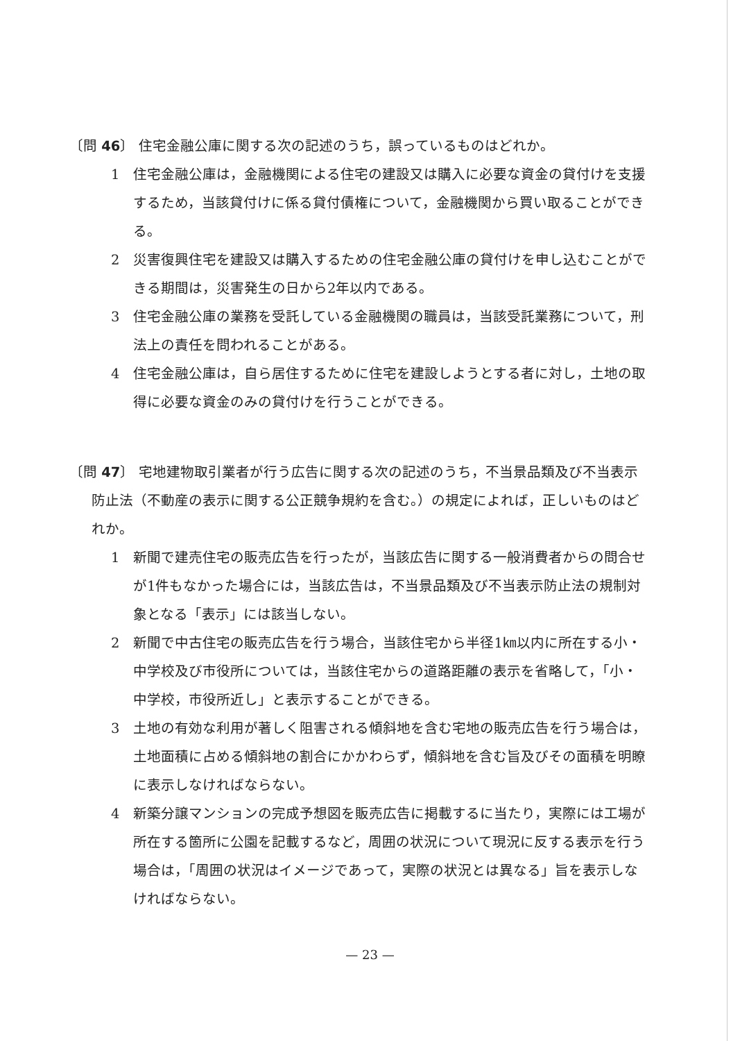〔問 46〕 住宅金融公庫に関する次の記述のうち，誤っているものはどれか。
1　住宅金融公庫は，金融機関による住宅の建設又は購入に必要な資金の貸付けを支援するため，当該貸付けに係る貸付債権について，金融機関から買い取ることができる。
2　災害復興住宅を建設又は購入するための住宅金融公庫の貸付けを申し込むことができる期間は，災害発生の日から2年以内である。
3　住宅金融公庫の業務を受託している金融機関の職員は，当該受託業務について，刑法上の責任を問われることがある。
4　住宅金融公庫は，自ら居住するために住宅を建設しようとする者に対し，土地の取得に必要な資金のみの貸付けを行うことができる。
〔問 47〕 宅地建物取引業者が行う広告に関する次の記述のうち，不当景品類及び不当表示防止法（不動産の表示に関する公正競争規約を含む。）の規定によれば，正しいものはどれか。
1　新聞で建売住宅の販売広告を行ったが，当該広告に関する一般消費者からの問合せが1件もなかった場合には，当該広告は，不当景品類及び不当表示防止法の規制対象となる「表示」には該当しない。
2　新聞で中古住宅の販売広告を行う場合，当該住宅から半径1㎞以内に所在する小・中学校及び市役所については，当該住宅からの道路距離の表示を省略して，「小・中学校，市役所近し」と表示することができる。
3　土地の有効な利用が著しく阻害される傾斜地を含む宅地の販売広告を行う場合は，土地面積に占める傾斜地の割合にかかわらず，傾斜地を含む旨及びその面積を明瞭に表示しなければならない。
4　新築分譲マンションの完成予想図を販売広告に掲載するに当たり，実際には工場が所在する箇所に公園を記載するなど，周囲の状況について現況に反する表示を行う場合は，「周囲の状況はイメージであって，実際の状況とは異なる」旨を表示しなければならない。
— 23 —